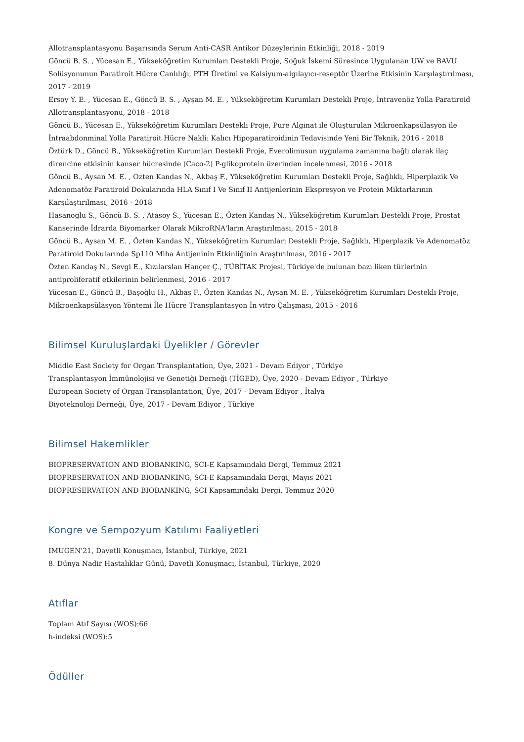Allotransplantasyonu Başarısında Serum Anti-CASR Antikor Düzeylerinin Etkinliği, 2018 - 2019
Göncü B. S. , Yücesan E., Yükseköğretim Kurumları Destekli Proje, Soğuk İskemi Süresince Uygulanan UW ve BAVU Solüsyonunun Paratiroit Hücre Canlılığı, PTH Üretimi ve Kalsiyum-algılayıcı-reseptör Üzerine Etkisinin Karşılaştırılması, 2017 - 2019
Ersoy Y. E. , Yücesan E., Göncü B. S. , Ayşan M. E. , Yükseköğretim Kurumları Destekli Proje, İntravenöz Yolla Paratiroid Allotransplantasyonu, 2018 - 2018
Göncü B., Yücesan E., Yükseköğretim Kurumları Destekli Proje, Pure Alginat ile Oluşturulan Mikroenkapsülasyon ile İntraabdonminal Yolla Paratiroit Hücre Nakli: Kalıcı Hipoparatiroidinin Tedavisinde Yeni Bir Teknik, 2016 - 2018
Öztürk D., Göncü B., Yükseköğretim Kurumları Destekli Proje, Everolimusun uygulama zamanına bağlı olarak ilaç direncine etkisinin kanser hücresinde (Caco-2) P-glikoprotein üzerinden incelenmesi, 2016 - 2018
Göncü B., Aysan M. E. , Ozten Kandas N., Akbaş F., Yükseköğretim Kurumları Destekli Proje, Sağlıklı, Hiperplazik Ve Adenomatöz Paratiroid Dokularında HLA Sınıf I Ve Sınıf II Antijenlerinin Ekspresyon ve Protein Miktarlarının Karşılaştırılması, 2016 - 2018
Hasanoglu S., Göncü B. S. , Atasoy S., Yücesan E., Özten Kandaş N., Yükseköğretim Kurumları Destekli Proje, Prostat Kanserinde İdrarda Biyomarker Olarak MikroRNA'ların Araştırılması, 2015 - 2018
Göncü B., Aysan M. E. , Özten Kandas N., Yükseköğretim Kurumları Destekli Proje, Sağlıklı, Hiperplazik Ve Adenomatöz Paratiroid Dokularında Sp110 Miha Antijeninin Etkinliğinin Araştırılması, 2016 - 2017
Özten Kandaş N., Sevgi E., Kızılarslan Hançer Ç., TÜBİTAK Projesi, Türkiye'de bulunan bazı liken türlerinin antiproliferatif etkilerinin belirlenmesi, 2016 - 2017
Yücesan E., Göncü B., Başoğlu H., Akbaş F., Özten Kandas N., Aysan M. E. , Yükseköğretim Kurumları Destekli Proje, Mikroenkapsülasyon Yöntemi İle Hücre Transplantasyon İn vitro Çalışması, 2015 - 2016
Bilimsel Kuruluşlardaki Üyelikler / Görevler
Middle East Society for Organ Transplantation, Üye, 2021 - Devam Ediyor , Türkiye
Transplantasyon İmmünolojisi ve Genetiği Derneği (TİGED), Üye, 2020 - Devam Ediyor , Türkiye
European Society of Organ Transplantation, Üye, 2017 - Devam Ediyor , İtalya
Biyoteknoloji Derneği, Üye, 2017 - Devam Ediyor , Türkiye
Bilimsel Hakemlikler
BIOPRESERVATION AND BIOBANKING, SCI-E Kapsamındaki Dergi, Temmuz 2021
BIOPRESERVATION AND BIOBANKING, SCI-E Kapsamındaki Dergi, Mayıs 2021
BIOPRESERVATION AND BIOBANKING, SCI Kapsamındaki Dergi, Temmuz 2020
Kongre ve Sempozyum Katılımı Faaliyetleri
IMUGEN'21, Davetli Konuşmacı, İstanbul, Türkiye, 2021
8. Dünya Nadir Hastalıklar Günü, Davetli Konuşmacı, İstanbul, Türkiye, 2020
Atıflar
Toplam Atıf Sayısı (WOS):66
h-indeksi (WOS):5
Ödüller